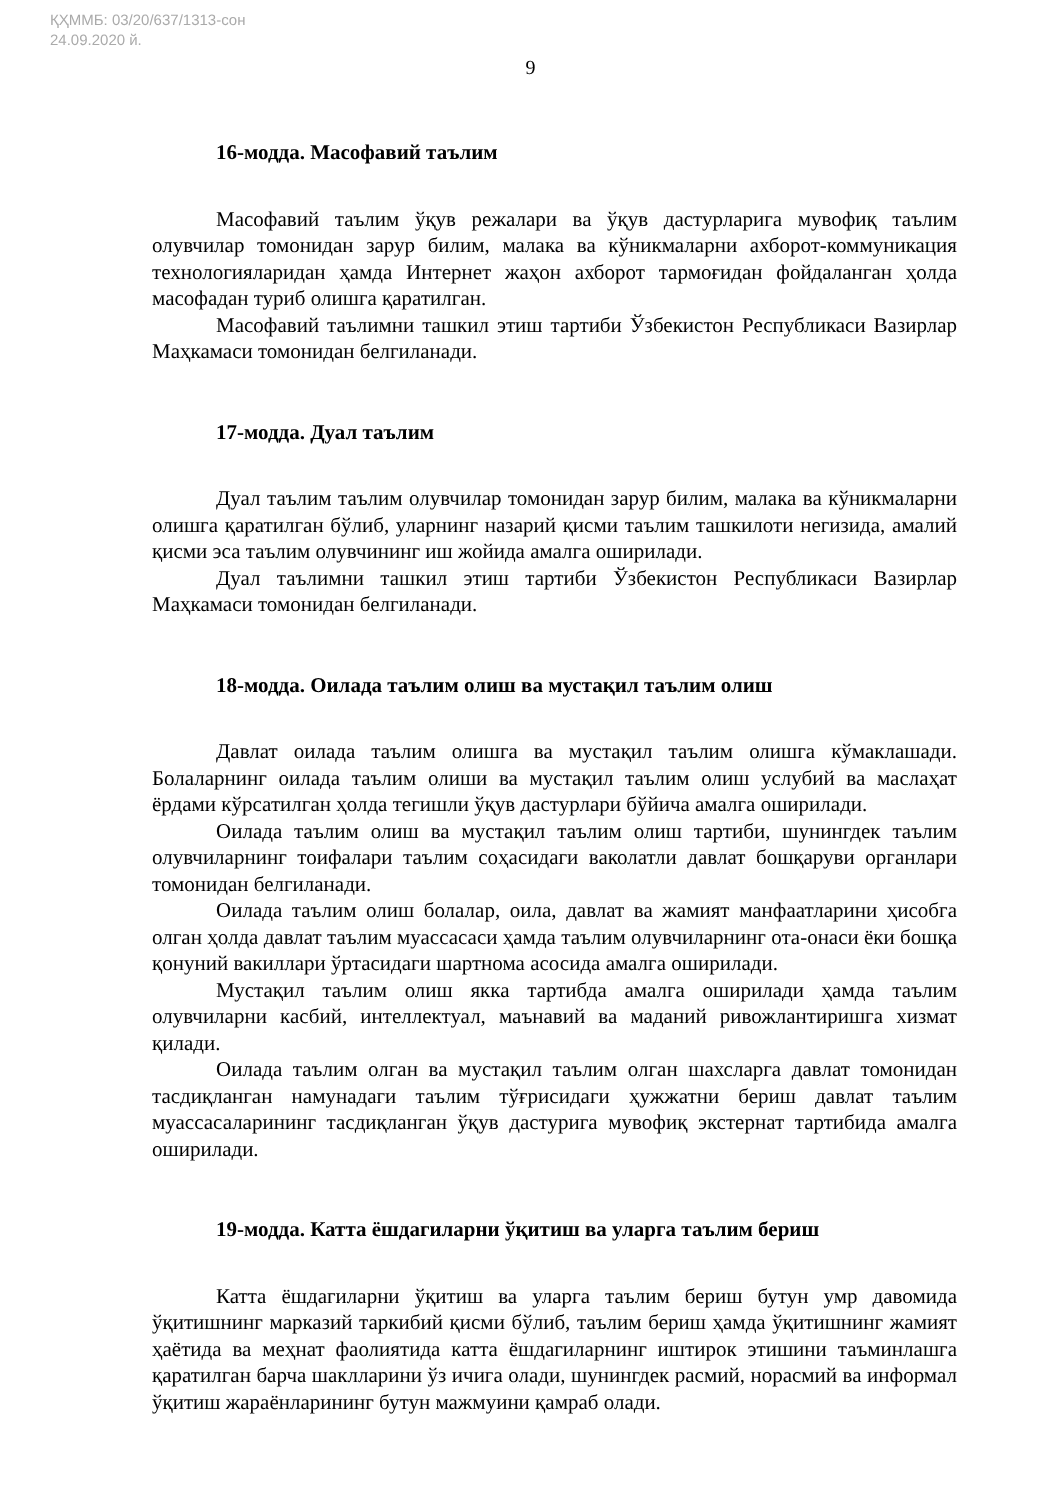ҚҲММБ: 03/20/637/1313-сон
24.09.2020 й.
9
16-модда. Масофавий таълим
Масофавий таълим ўқув режалари ва ўқув дастурларига мувофиқ таълим олувчилар томонидан зарур билим, малака ва кўникмаларни ахборот-коммуникация технологияларидан ҳамда Интернет жаҳон ахборот тармоғидан фойдаланган ҳолда масофадан туриб олишга қаратилган.
Масофавий таълимни ташкил этиш тартиби Ўзбекистон Республикаси Вазирлар Маҳкамаси томонидан белгиланади.
17-модда. Дуал таълим
Дуал таълим таълим олувчилар томонидан зарур билим, малака ва кўникмаларни олишга қаратилган бўлиб, уларнинг назарий қисми таълим ташкилоти негизида, амалий қисми эса таълим олувчининг иш жойида амалга оширилади.
Дуал таълимни ташкил этиш тартиби Ўзбекистон Республикаси Вазирлар Маҳкамаси томонидан белгиланади.
18-модда. Оилада таълим олиш ва мустақил таълим олиш
Давлат оилада таълим олишга ва мустақил таълим олишга кўмаклашади. Болаларнинг оилада таълим олиши ва мустақил таълим олиш услубий ва маслаҳат ёрдами кўрсатилган ҳолда тегишли ўқув дастурлари бўйича амалга оширилади.
Оилада таълим олиш ва мустақил таълим олиш тартиби, шунингдек таълим олувчиларнинг тоифалари таълим соҳасидаги ваколатли давлат бошқаруви органлари томонидан белгиланади.
Оилада таълим олиш болалар, оила, давлат ва жамият манфаатларини ҳисобга олган ҳолда давлат таълим муассасаси ҳамда таълим олувчиларнинг ота-онаси ёки бошқа қонуний вакиллари ўртасидаги шартнома асосида амалга оширилади.
Мустақил таълим олиш якка тартибда амалга оширилади ҳамда таълим олувчиларни касбий, интеллектуал, маънавий ва маданий ривожлантиришга хизмат қилади.
Оилада таълим олган ва мустақил таълим олган шахсларга давлат томонидан тасдиқланган намунадаги таълим тўғрисидаги ҳужжатни бериш давлат таълим муассасаларининг тасдиқланган ўқув дастурига мувофиқ экстернат тартибида амалга оширилади.
19-модда. Катта ёшдагиларни ўқитиш ва уларга таълим бериш
Катта ёшдагиларни ўқитиш ва уларга таълим бериш бутун умр давомида ўқитишнинг марказий таркибий қисми бўлиб, таълим бериш ҳамда ўқитишнинг жамият ҳаётида ва меҳнат фаолиятида катта ёшдагиларнинг иштирок этишини таъминлашга қаратилган барча шаклларини ўз ичига олади, шунингдек расмий, норасмий ва информал ўқитиш жараёнларининг бутун мажмуини қамраб олади.